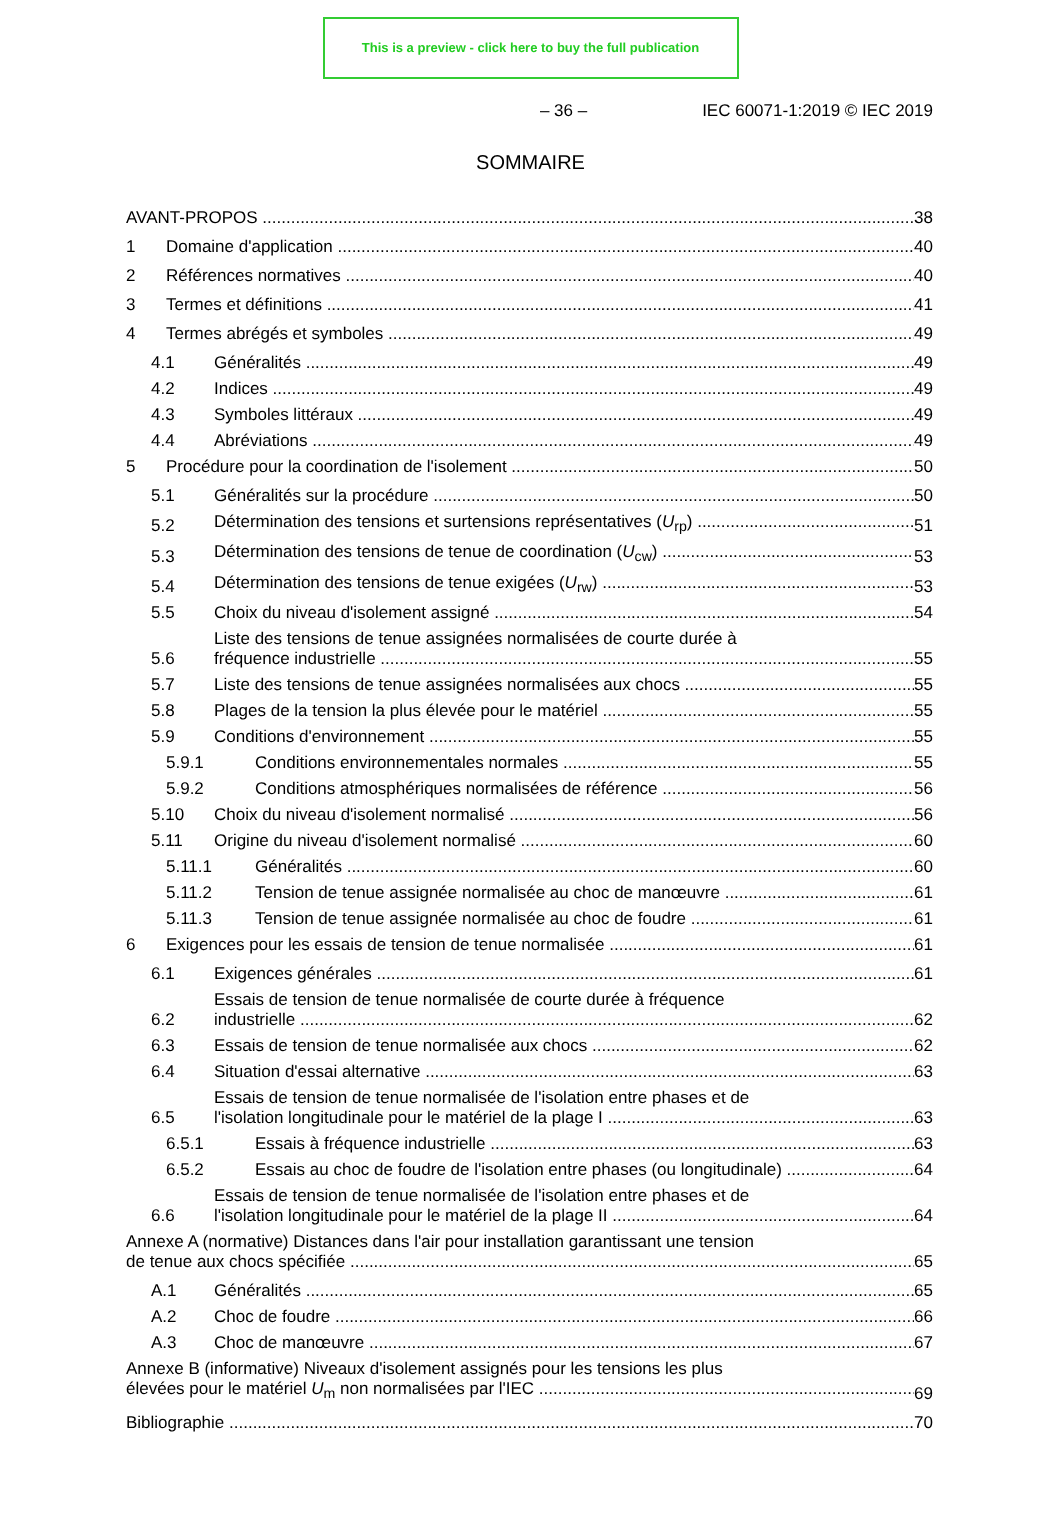This is a preview - click here to buy the full publication
– 36 – IEC 60071-1:2019 © IEC 2019
SOMMAIRE
AVANT-PROPOS 38
1 Domaine d'application 40
2 Références normatives 40
3 Termes et définitions 41
4 Termes abrégés et symboles 49
4.1 Généralités 49
4.2 Indices 49
4.3 Symboles littéraux 49
4.4 Abréviations 49
5 Procédure pour la coordination de l'isolement 50
5.1 Généralités sur la procédure 50
5.2 Détermination des tensions et surtensions représentatives (U<sub>rp</sub>) 51
5.3 Détermination des tensions de tenue de coordination (U<sub>cw</sub>) 53
5.4 Détermination des tensions de tenue exigées (U<sub>rw</sub>) 53
5.5 Choix du niveau d'isolement assigné 54
5.6 Liste des tensions de tenue assignées normalisées de courte durée à
fréquence industrielle 55
5.7 Liste des tensions de tenue assignées normalisées aux chocs 55
5.8 Plages de la tension la plus élevée pour le matériel 55
5.9 Conditions d'environnement 55
5.9.1 Conditions environnementales normales 55
5.9.2 Conditions atmosphériques normalisées de référence 56
5.10 Choix du niveau d'isolement normalisé 56
5.11 Origine du niveau d'isolement normalisé 60
5.11.1 Généralités 60
5.11.2 Tension de tenue assignée normalisée au choc de manœuvre 61
5.11.3 Tension de tenue assignée normalisée au choc de foudre 61
6 Exigences pour les essais de tension de tenue normalisée 61
6.1 Exigences générales 61
6.2 Essais de tension de tenue normalisée de courte durée à fréquence
industrielle 62
6.3 Essais de tension de tenue normalisée aux chocs 62
6.4 Situation d'essai alternative 63
6.5 Essais de tension de tenue normalisée de l'isolation entre phases et de
l'isolation longitudinale pour le matériel de la plage I 63
6.5.1 Essais à fréquence industrielle 63
6.5.2 Essais au choc de foudre de l'isolation entre phases (ou longitudinale) 64
6.6 Essais de tension de tenue normalisée de l'isolation entre phases et de
l'isolation longitudinale pour le matériel de la plage II 64
Annexe A (normative) Distances dans l'air pour installation garantissant une tension
de tenue aux chocs spécifiée 65
A.1 Généralités 65
A.2 Choc de foudre 66
A.3 Choc de manœuvre 67
Annexe B (informative) Niveaux d'isolement assignés pour les tensions les plus
élevées pour le matériel U<sub>m</sub> non normalisées par l'IEC 69
Bibliographie 70